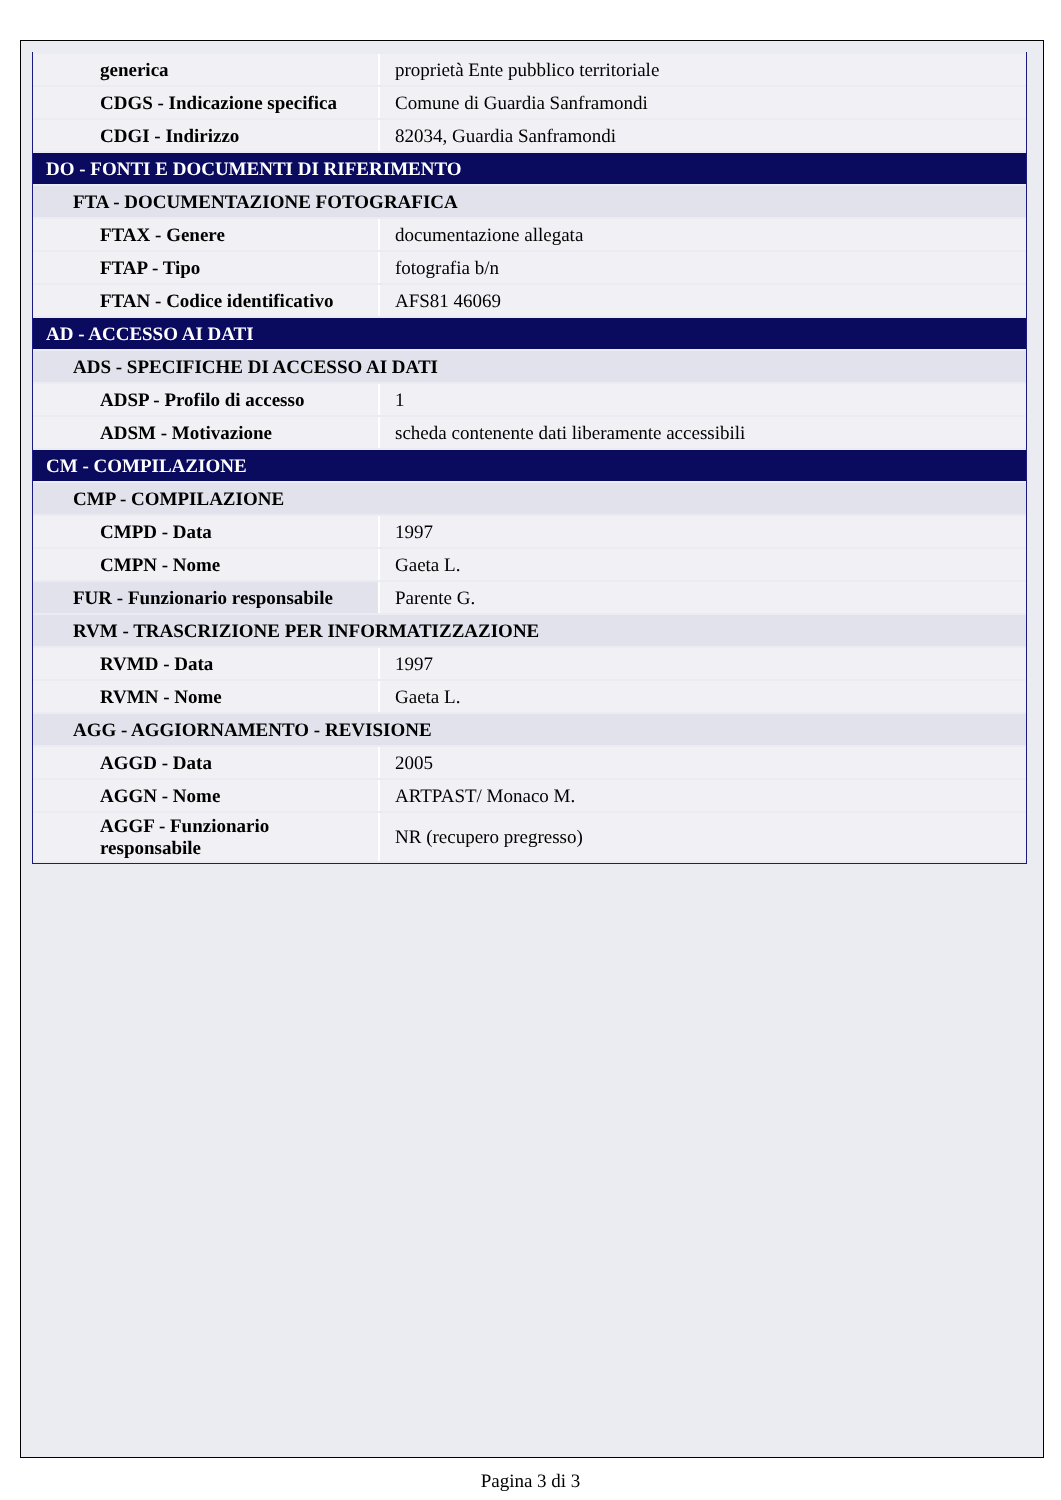| generica | proprietà Ente pubblico territoriale |
| CDGS - Indicazione specifica | Comune di Guardia Sanframondi |
| CDGI - Indirizzo | 82034, Guardia Sanframondi |
| DO - FONTI E DOCUMENTI DI RIFERIMENTO | |
| FTA - DOCUMENTAZIONE FOTOGRAFICA | |
| FTAX - Genere | documentazione allegata |
| FTAP - Tipo | fotografia b/n |
| FTAN - Codice identificativo | AFS81 46069 |
| AD - ACCESSO AI DATI | |
| ADS - SPECIFICHE DI ACCESSO AI DATI | |
| ADSP - Profilo di accesso | 1 |
| ADSM - Motivazione | scheda contenente dati liberamente accessibili |
| CM - COMPILAZIONE | |
| CMP - COMPILAZIONE | |
| CMPD - Data | 1997 |
| CMPN - Nome | Gaeta L. |
| FUR - Funzionario responsabile | Parente G. |
| RVM - TRASCRIZIONE PER INFORMATIZZAZIONE | |
| RVMD - Data | 1997 |
| RVMN - Nome | Gaeta L. |
| AGG - AGGIORNAMENTO - REVISIONE | |
| AGGD - Data | 2005 |
| AGGN - Nome | ARTPAST/ Monaco M. |
| AGGF - Funzionario responsabile | NR (recupero pregresso) |
Pagina 3 di 3